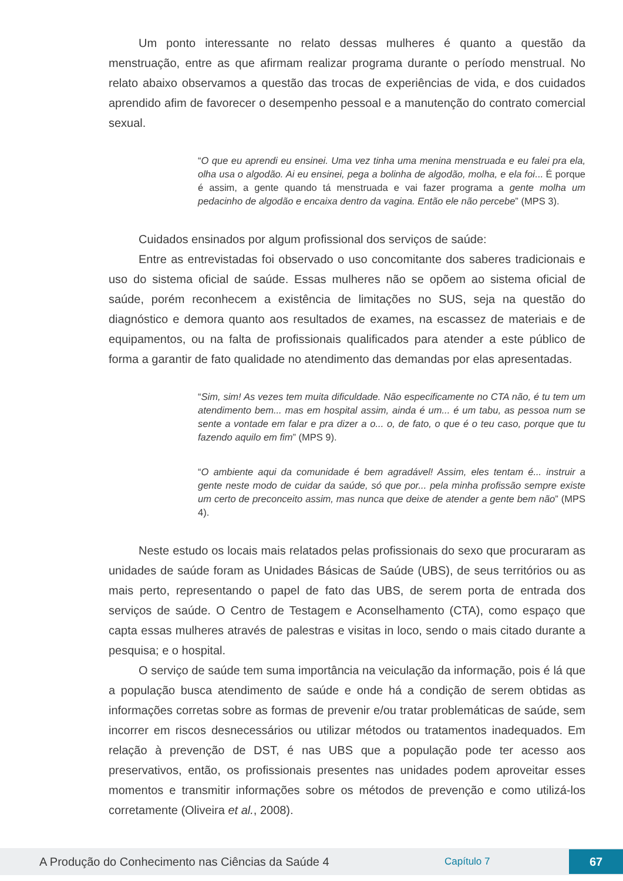Um ponto interessante no relato dessas mulheres é quanto a questão da menstruação, entre as que afirmam realizar programa durante o período menstrual. No relato abaixo observamos a questão das trocas de experiências de vida, e dos cuidados aprendido afim de favorecer o desempenho pessoal e a manutenção do contrato comercial sexual.
“O que eu aprendi eu ensinei. Uma vez tinha uma menina menstruada e eu falei pra ela, olha usa o algodão. Ai eu ensinei, pega a bolinha de algodão, molha, e ela foi... É porque é assim, a gente quando tá menstruada e vai fazer programa a gente molha um pedacinho de algodão e encaixa dentro da vagina. Então ele não percebe” (MPS 3).
Cuidados ensinados por algum profissional dos serviços de saúde:
Entre as entrevistadas foi observado o uso concomitante dos saberes tradicionais e uso do sistema oficial de saúde. Essas mulheres não se opõem ao sistema oficial de saúde, porém reconhecem a existência de limitações no SUS, seja na questão do diagnóstico e demora quanto aos resultados de exames, na escassez de materiais e de equipamentos, ou na falta de profissionais qualificados para atender a este público de forma a garantir de fato qualidade no atendimento das demandas por elas apresentadas.
“Sim, sim! As vezes tem muita dificuldade. Não especificamente no CTA não, é tu tem um atendimento bem... mas em hospital assim, ainda é um... é um tabu, as pessoa num se sente a vontade em falar e pra dizer a o... o, de fato, o que é o teu caso, porque que tu fazendo aquilo em fim” (MPS 9).
“O ambiente aqui da comunidade é bem agradável! Assim, eles tentam é... instruir a gente neste modo de cuidar da saúde, só que por... pela minha profissão sempre existe um certo de preconceito assim, mas nunca que deixe de atender a gente bem não” (MPS 4).
Neste estudo os locais mais relatados pelas profissionais do sexo que procuraram as unidades de saúde foram as Unidades Básicas de Saúde (UBS), de seus territórios ou as mais perto, representando o papel de fato das UBS, de serem porta de entrada dos serviços de saúde. O Centro de Testagem e Aconselhamento (CTA), como espaço que capta essas mulheres através de palestras e visitas in loco, sendo o mais citado durante a pesquisa; e o hospital.
O serviço de saúde tem suma importância na veiculação da informação, pois é lá que a população busca atendimento de saúde e onde há a condição de serem obtidas as informações corretas sobre as formas de prevenir e/ou tratar problemáticas de saúde, sem incorrer em riscos desnecessários ou utilizar métodos ou tratamentos inadequados. Em relação à prevenção de DST, é nas UBS que a população pode ter acesso aos preservativos, então, os profissionais presentes nas unidades podem aproveitar esses momentos e transmitir informações sobre os métodos de prevenção e como utilizá-los corretamente (Oliveira et al., 2008).
A Produção do Conhecimento nas Ciências da Saúde 4
Capítulo 7
67